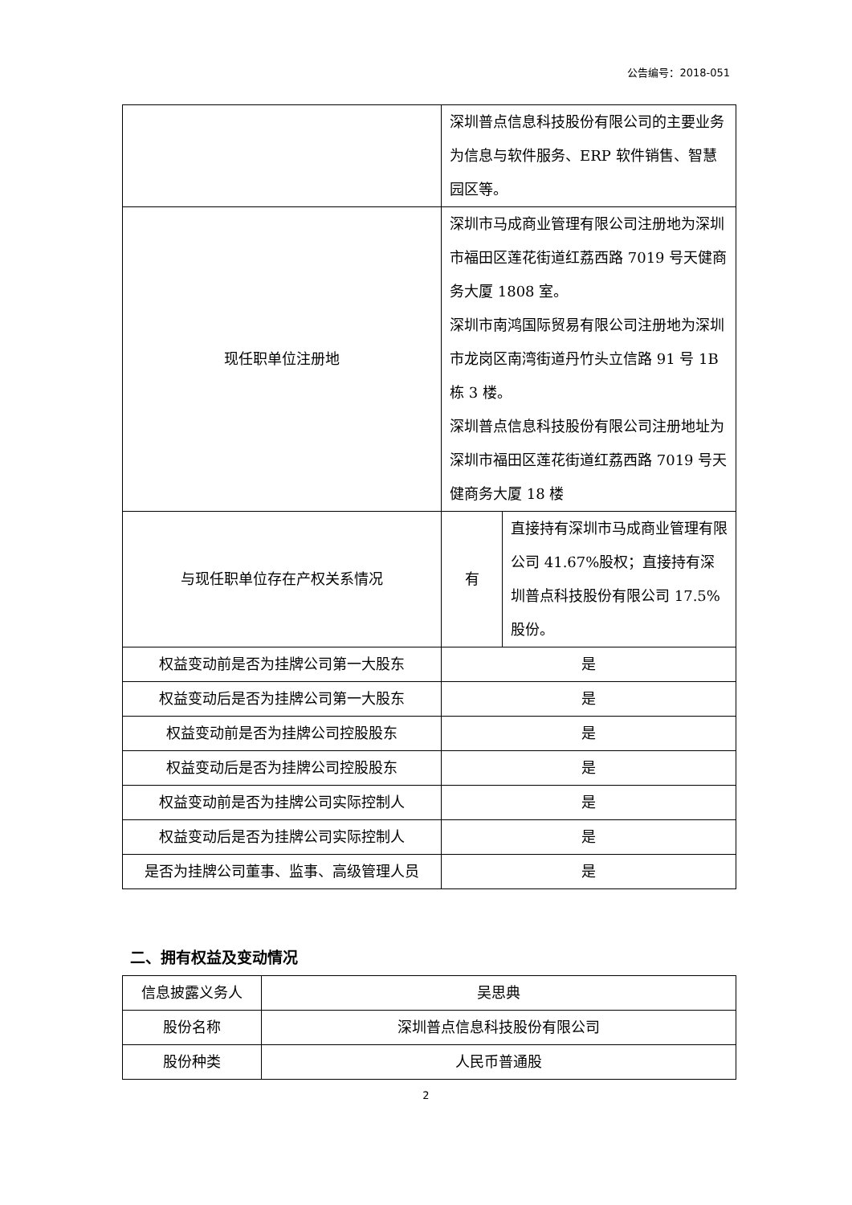公告编号：2018-051
| | 深圳普点信息科技股份有限公司的主要业务为信息与软件服务、ERP 软件销售、智慧园区等。 | |
| 现任职单位注册地 | 深圳市马成商业管理有限公司注册地为深圳市福田区莲花街道红荔西路 7019 号天健商务大厦 1808 室。 深圳市南鸿国际贸易有限公司注册地为深圳市龙岗区南湾街道丹竹头立信路 91 号 1B 栋 3 楼。 深圳普点信息科技股份有限公司注册地址为深圳市福田区莲花街道红荔西路 7019 号天健商务大厦 18 楼 | |
| 与现任职单位存在产权关系情况 | 有 | 直接持有深圳市马成商业管理有限公司 41.67%股权；直接持有深圳普点科技股份有限公司 17.5%股份。 |
| 权益变动前是否为挂牌公司第一大股东 | 是 | |
| 权益变动后是否为挂牌公司第一大股东 | 是 | |
| 权益变动前是否为挂牌公司控股股东 | 是 | |
| 权益变动后是否为挂牌公司控股股东 | 是 | |
| 权益变动前是否为挂牌公司实际控制人 | 是 | |
| 权益变动后是否为挂牌公司实际控制人 | 是 | |
| 是否为挂牌公司董事、监事、高级管理人员 | 是 | |
二、拥有权益及变动情况
| 信息披露义务人 | 吴思典 |
| 股份名称 | 深圳普点信息科技股份有限公司 |
| 股份种类 | 人民币普通股 |
2